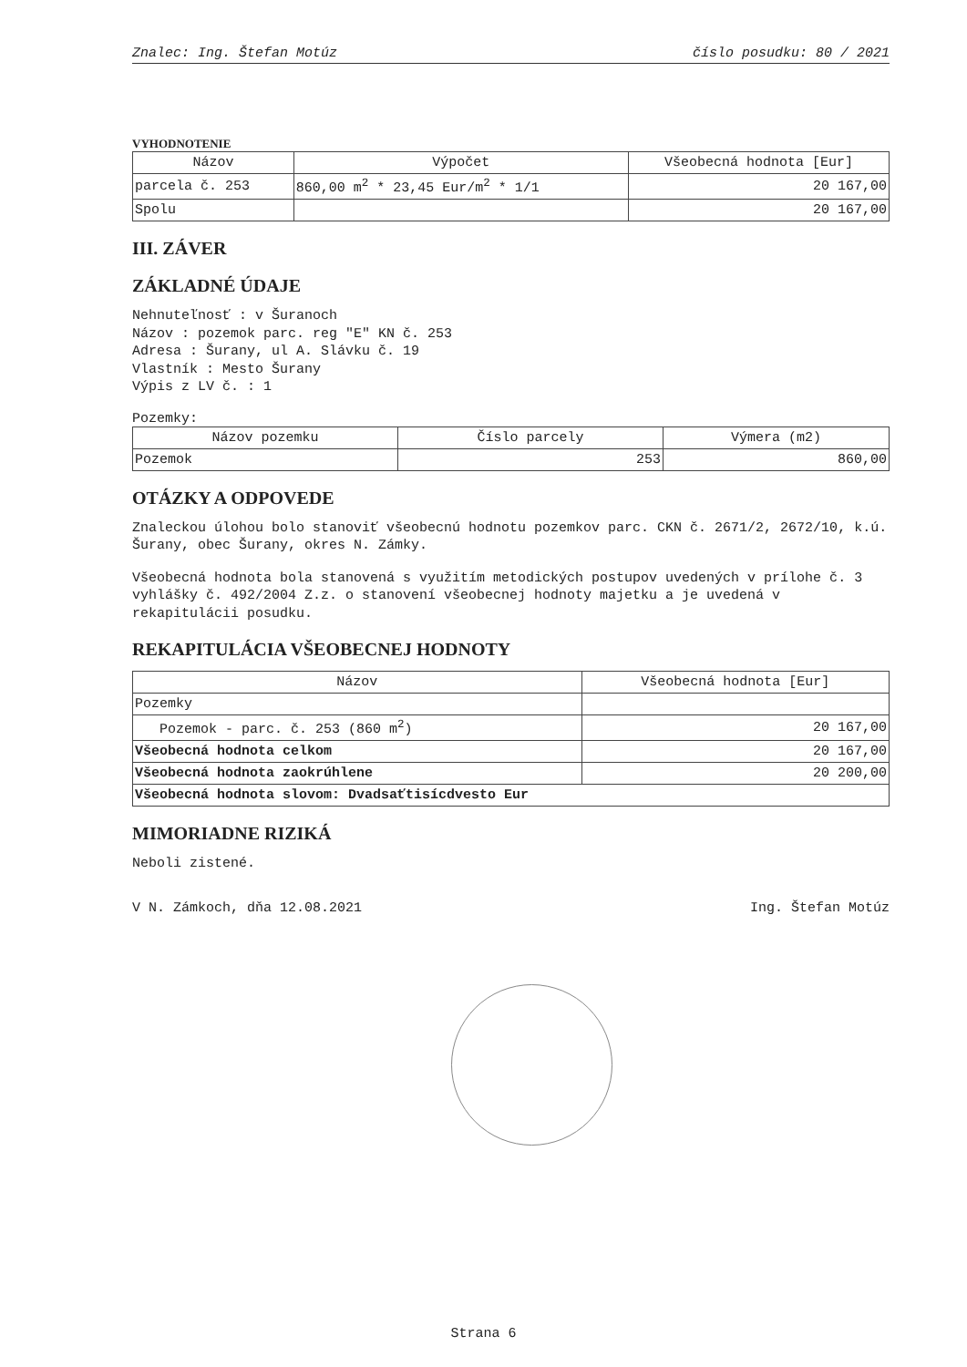Znalec: Ing. Štefan Motúz číslo posudku: 80 / 2021
VYHODNOTENIE
| Názov | Výpočet | Všeobecná hodnota [Eur] |
| --- | --- | --- |
| parcela č. 253 | 860,00 m<sup>2</sup> * 23,45 Eur/m<sup>2</sup> * 1/1 | 20 167,00 |
| Spolu | | 20 167,00 |
III. ZÁVER
ZÁKLADNÉ ÚDAJE
Nehnuteľnosť : v Šuranoch
Názov : pozemok parc. reg "E" KN č. 253
Adresa : Šurany, ul A. Slávku č. 19
Vlastník : Mesto Šurany
Výpis z LV č. : 1
Pozemky:
| Názov pozemku | Číslo parcely | Výmera (m2) |
| --- | --- | --- |
| Pozemok | 253 | 860,00 |
OTÁZKY A ODPOVEDE
Znaleckou úlohou bolo stanoviť všeobecnú hodnotu pozemkov parc. CKN č. 2671/2, 2672/10, k.ú. Šurany, obec Šurany, okres N. Zámky.
Všeobecná hodnota bola stanovená s využitím metodických postupov uvedených v prílohe č. 3 vyhlášky č. 492/2004 Z.z. o stanovení všeobecnej hodnoty majetku a je uvedená v rekapitulácii posudku.
REKAPITULÁCIA VŠEOBECNEJ HODNOTY
| Názov | Všeobecná hodnota [Eur] |
| --- | --- |
| Pozemky | |
| Pozemok - parc. č. 253 (860 m<sup>2</sup>) | 20 167,00 |
| Všeobecná hodnota celkom | 20 167,00 |
| Všeobecná hodnota zaokrúhlene | 20 200,00 |
| Všeobecná hodnota slovom: Dvadsaťtisícdvesto Eur | |
MIMORIADNE RIZIKÁ
Neboli zistené.
V N. Zámkoch, dňa 12.08.2021 Ing. Štefan Motúz
Strana 6